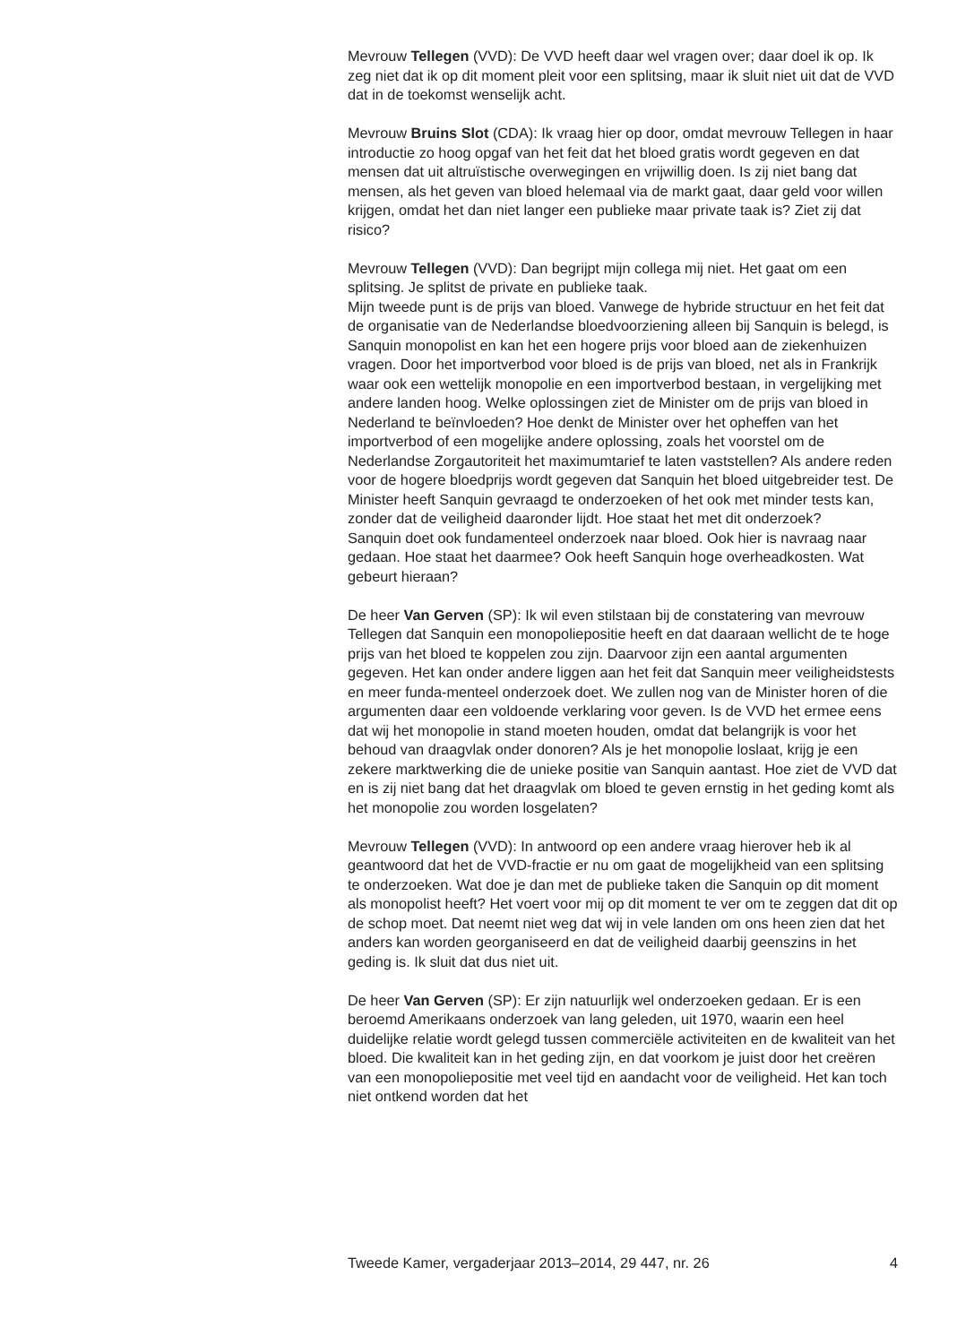Mevrouw Tellegen (VVD): De VVD heeft daar wel vragen over; daar doel ik op. Ik zeg niet dat ik op dit moment pleit voor een splitsing, maar ik sluit niet uit dat de VVD dat in de toekomst wenselijk acht.
Mevrouw Bruins Slot (CDA): Ik vraag hier op door, omdat mevrouw Tellegen in haar introductie zo hoog opgaf van het feit dat het bloed gratis wordt gegeven en dat mensen dat uit altruïstische overwegingen en vrijwillig doen. Is zij niet bang dat mensen, als het geven van bloed helemaal via de markt gaat, daar geld voor willen krijgen, omdat het dan niet langer een publieke maar private taak is? Ziet zij dat risico?
Mevrouw Tellegen (VVD): Dan begrijpt mijn collega mij niet. Het gaat om een splitsing. Je splitst de private en publieke taak.
Mijn tweede punt is de prijs van bloed. Vanwege de hybride structuur en het feit dat de organisatie van de Nederlandse bloedvoorziening alleen bij Sanquin is belegd, is Sanquin monopolist en kan het een hogere prijs voor bloed aan de ziekenhuizen vragen. Door het importverbod voor bloed is de prijs van bloed, net als in Frankrijk waar ook een wettelijk monopolie en een importverbod bestaan, in vergelijking met andere landen hoog. Welke oplossingen ziet de Minister om de prijs van bloed in Nederland te beïnvloeden? Hoe denkt de Minister over het opheffen van het importverbod of een mogelijke andere oplossing, zoals het voorstel om de Nederlandse Zorgautoriteit het maximumtarief te laten vaststellen? Als andere reden voor de hogere bloedprijs wordt gegeven dat Sanquin het bloed uitgebreider test. De Minister heeft Sanquin gevraagd te onderzoeken of het ook met minder tests kan, zonder dat de veiligheid daaronder lijdt. Hoe staat het met dit onderzoek?
Sanquin doet ook fundamenteel onderzoek naar bloed. Ook hier is navraag naar gedaan. Hoe staat het daarmee? Ook heeft Sanquin hoge overheadkosten. Wat gebeurt hieraan?
De heer Van Gerven (SP): Ik wil even stilstaan bij de constatering van mevrouw Tellegen dat Sanquin een monopoliepositie heeft en dat daaraan wellicht de te hoge prijs van het bloed te koppelen zou zijn. Daarvoor zijn een aantal argumenten gegeven. Het kan onder andere liggen aan het feit dat Sanquin meer veiligheidstests en meer funda-menteel onderzoek doet. We zullen nog van de Minister horen of die argumenten daar een voldoende verklaring voor geven. Is de VVD het ermee eens dat wij het monopolie in stand moeten houden, omdat dat belangrijk is voor het behoud van draagvlak onder donoren? Als je het monopolie loslaat, krijg je een zekere marktwerking die de unieke positie van Sanquin aantast. Hoe ziet de VVD dat en is zij niet bang dat het draagvlak om bloed te geven ernstig in het geding komt als het monopolie zou worden losgelaten?
Mevrouw Tellegen (VVD): In antwoord op een andere vraag hierover heb ik al geantwoord dat het de VVD-fractie er nu om gaat de mogelijkheid van een splitsing te onderzoeken. Wat doe je dan met de publieke taken die Sanquin op dit moment als monopolist heeft? Het voert voor mij op dit moment te ver om te zeggen dat dit op de schop moet. Dat neemt niet weg dat wij in vele landen om ons heen zien dat het anders kan worden georganiseerd en dat de veiligheid daarbij geenszins in het geding is. Ik sluit dat dus niet uit.
De heer Van Gerven (SP): Er zijn natuurlijk wel onderzoeken gedaan. Er is een beroemd Amerikaans onderzoek van lang geleden, uit 1970, waarin een heel duidelijke relatie wordt gelegd tussen commerciële activiteiten en de kwaliteit van het bloed. Die kwaliteit kan in het geding zijn, en dat voorkom je juist door het creëren van een monopoliepositie met veel tijd en aandacht voor de veiligheid. Het kan toch niet ontkend worden dat het
Tweede Kamer, vergaderjaar 2013–2014, 29 447, nr. 26 4